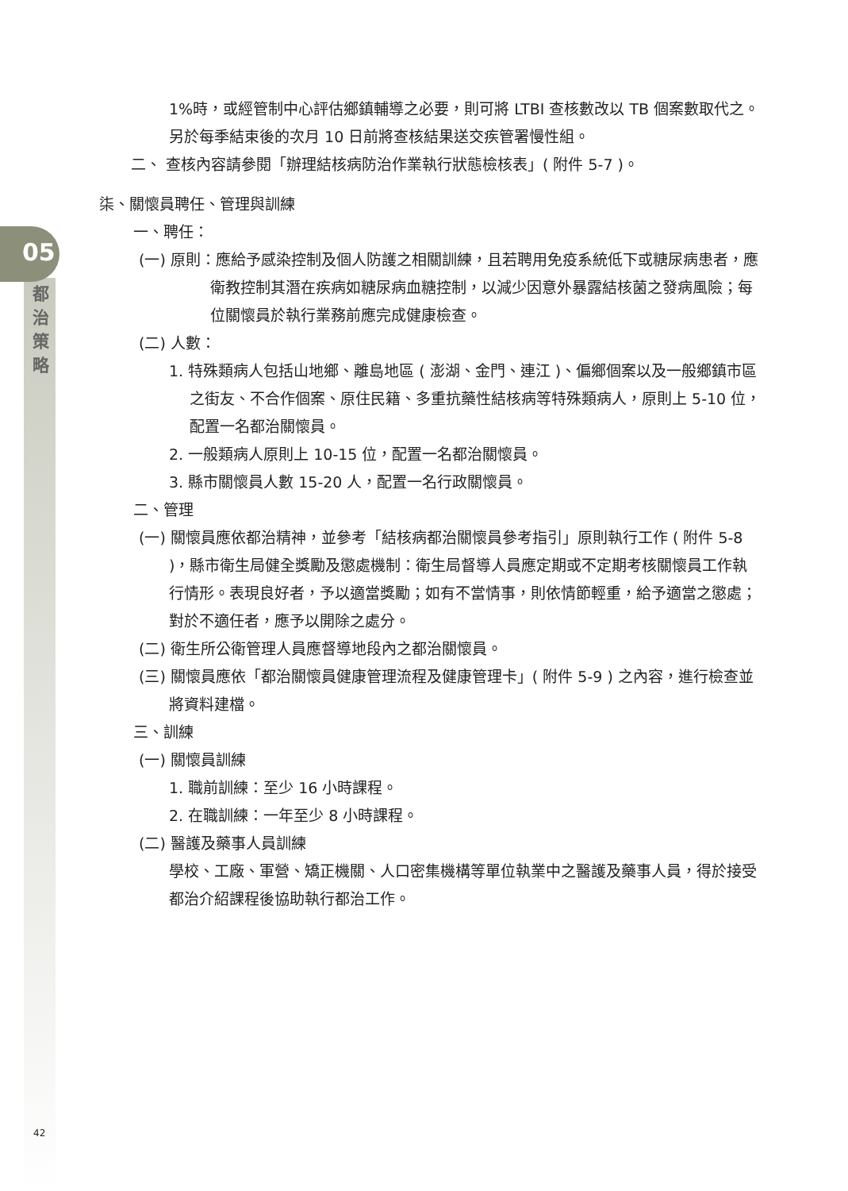05
都
治
策
略
1%時，或經管制中心評估鄉鎮輔導之必要，則可將 LTBI 查核數改以 TB 個案數取代之。另於每季結束後的次月 10 日前將查核結果送交疾管署慢性組。
二、 查核內容請參閱「辦理結核病防治作業執行狀態檢核表」( 附件 5-7 )。
柒、關懷員聘任、管理與訓練
一、聘任：
(一) 原則：應給予感染控制及個人防護之相關訓練，且若聘用免疫系統低下或糖尿病患者，應衛教控制其潛在疾病如糖尿病血糖控制，以減少因意外暴露結核菌之發病風險；每位關懷員於執行業務前應完成健康檢查。
(二) 人數：
1. 特殊類病人包括山地鄉、離島地區 ( 澎湖、金門、連江 )、偏鄉個案以及一般鄉鎮市區之街友、不合作個案、原住民籍、多重抗藥性結核病等特殊類病人，原則上 5-10 位，配置一名都治關懷員。
2. 一般類病人原則上 10-15 位，配置一名都治關懷員。
3. 縣市關懷員人數 15-20 人，配置一名行政關懷員。
二、管理
(一) 關懷員應依都治精神，並參考「結核病都治關懷員參考指引」原則執行工作 ( 附件 5-8 )，縣市衛生局健全獎勵及懲處機制：衛生局督導人員應定期或不定期考核關懷員工作執行情形。表現良好者，予以適當獎勵；如有不當情事，則依情節輕重，給予適當之懲處；對於不適任者，應予以開除之處分。
(二) 衛生所公衛管理人員應督導地段內之都治關懷員。
(三) 關懷員應依「都治關懷員健康管理流程及健康管理卡」( 附件 5-9 ) 之內容，進行檢查並將資料建檔。
三、訓練
(一) 關懷員訓練
1. 職前訓練：至少 16 小時課程。
2. 在職訓練：一年至少 8 小時課程。
(二) 醫護及藥事人員訓練
學校、工廠、軍營、矯正機關、人口密集機構等單位執業中之醫護及藥事人員，得於接受都治介紹課程後協助執行都治工作。
42